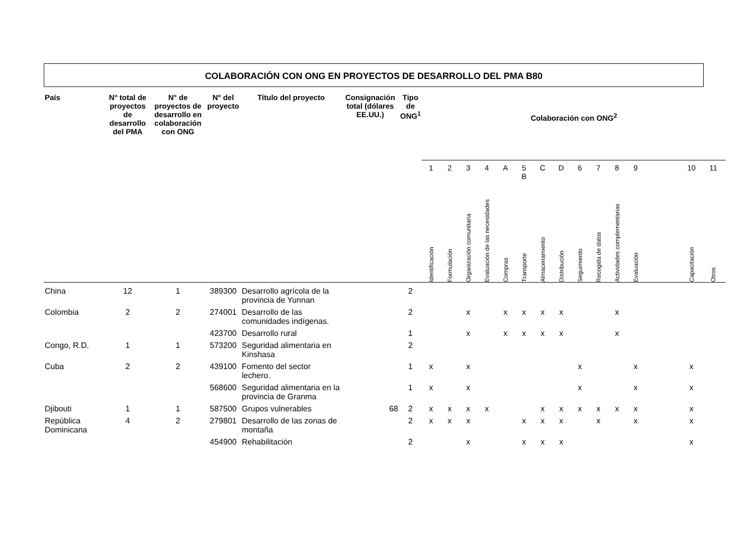COLABORACIÓN CON ONG EN PROYECTOS DE DESARROLLO DEL PMA B80
| País | N° total de proyectos de desarrollo del PMA | N° de proyectos de desarrollo en colaboración con ONG | N° del proyecto | Título del proyecto | Consignación total (dólares EE.UU.) | Tipo de ONG<sup>1</sup> | Colaboración con ONG<sup>2</sup> | | | | | | | | | | | | | | | |
| --- | --- | --- | --- | --- | --- | --- | --- | --- | --- | --- | --- | --- | --- | --- | --- | --- | --- | --- | --- | --- | --- | --- |
| | | | | | | | 1 | 2 | 3 | 4 | A | 5 B | C | D | 6 | 7 | 8 | 9 | | | 10 | 11 |
| | | | | | | | Identificación | Formulación | Organización comunitaria | Evaluación de las necesidades | Compras | Transporte | Almacenamiento | Distribución | Seguimiento | Recogida de datos | Actividades complementarias | Evaluación | | | Capacitación | Otros |
| China | 12 | 1 | 389300 | Desarrollo agrícola de la provincia de Yunnan | | 2 | | | | | | | | | | | | | | | | |
| Colombia | 2 | 2 | 274001 | Desarrollo de las comunidades indígenas. | | 2 | | | x | | x | x | x | x | | | x | | | | | |
| | | | 423700 | Desarrollo rural | | 1 | | | x | | x | x | x | x | | | x | | | | | |
| Congo, R.D. | 1 | 1 | 573200 | Seguridad alimentaria en Kinshasa | | 2 | | | | | | | | | | | | | | | | |
| Cuba | 2 | 2 | 439100 | Fomento del sector lechero. | | 1 | x | | x | | | | | | x | | | x | | | x | |
| | | | 568600 | Seguridad alimentaria en la provincia de Granma | | 1 | x | | x | | | | | | x | | | x | | | x | |
| Djibouti | 1 | 1 | 587500 | Grupos vulnerables | 68 | 2 | x | x | x | x | | | x | x | x | x | x | x | | | x | |
| República Dominicana | 4 | 2 | 279801 | Desarrollo de las zonas de montaña | | 2 | x | x | x | | | x | x | x | | x | | x | | | x | |
| | | | 454900 | Rehabilitación | | 2 | | | x | | | x | x | x | | | | | | | x | |